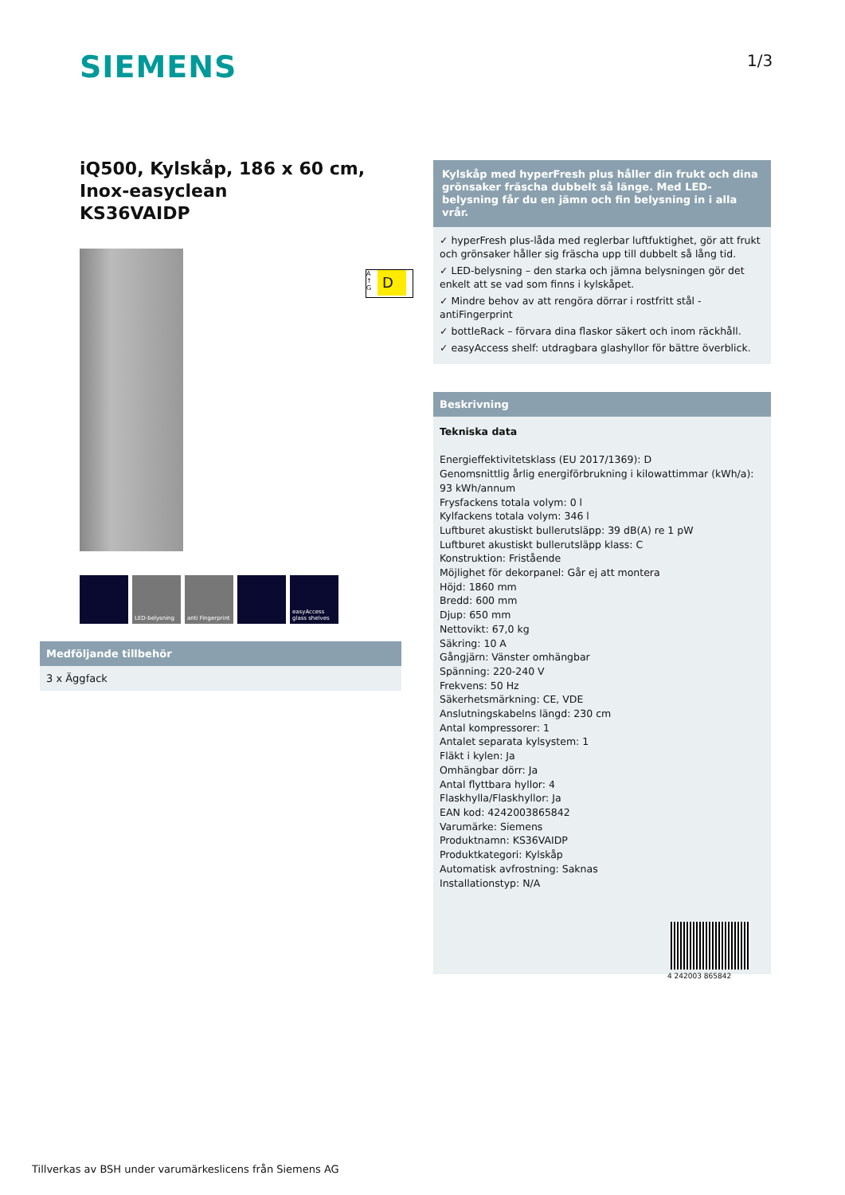SIEMENS 1/3
iQ500, Kylskåp, 186 x 60 cm, Inox-easyclean
KS36VAIDP
LED-belysning anti Fingerprint
easyAccess glass shelves
A
↑
G
D
Medföljande tillbehör
3 x Äggfack
Kylskåp med hyperFresh plus håller din frukt och dina grönsaker fräscha dubbelt så länge. Med LED-belysning får du en jämn och fin belysning in i alla vrår.
✓ hyperFresh plus-låda med reglerbar luftfuktighet, gör att frukt och grönsaker håller sig fräscha upp till dubbelt så lång tid.
✓ LED-belysning – den starka och jämna belysningen gör det enkelt att se vad som finns i kylskåpet.
✓ Mindre behov av att rengöra dörrar i rostfritt stål - antiFingerprint
✓ bottleRack – förvara dina flaskor säkert och inom räckhåll.
✓ easyAccess shelf: utdragbara glashyllor för bättre överblick.
Beskrivning
Tekniska data
Energieffektivitetsklass (EU 2017/1369): D
Genomsnittlig årlig energiförbrukning i kilowattimmar (kWh/a): 93 kWh/annum
Frysfackens totala volym: 0 l
Kylfackens totala volym: 346 l
Luftburet akustiskt bullerutsläpp: 39 dB(A) re 1 pW
Luftburet akustiskt bullerutsläpp klass: C
Konstruktion: Fristående
Möjlighet för dekorpanel: Går ej att montera
Höjd: 1860 mm
Bredd: 600 mm
Djup: 650 mm
Nettovikt: 67,0 kg
Säkring: 10 A
Gångjärn: Vänster omhängbar
Spänning: 220-240 V
Frekvens: 50 Hz
Säkerhetsmärkning: CE, VDE
Anslutningskabelns längd: 230 cm
Antal kompressorer: 1
Antalet separata kylsystem: 1
Fläkt i kylen: Ja
Omhängbar dörr: Ja
Antal flyttbara hyllor: 4
Flaskhylla/Flaskhyllor: Ja
EAN kod: 4242003865842
Varumärke: Siemens
Produktnamn: KS36VAIDP
Produktkategori: Kylskåp
Automatisk avfrostning: Saknas
Installationstyp: N/A
4 242003 865842
Tillverkas av BSH under varumärkeslicens från Siemens AG